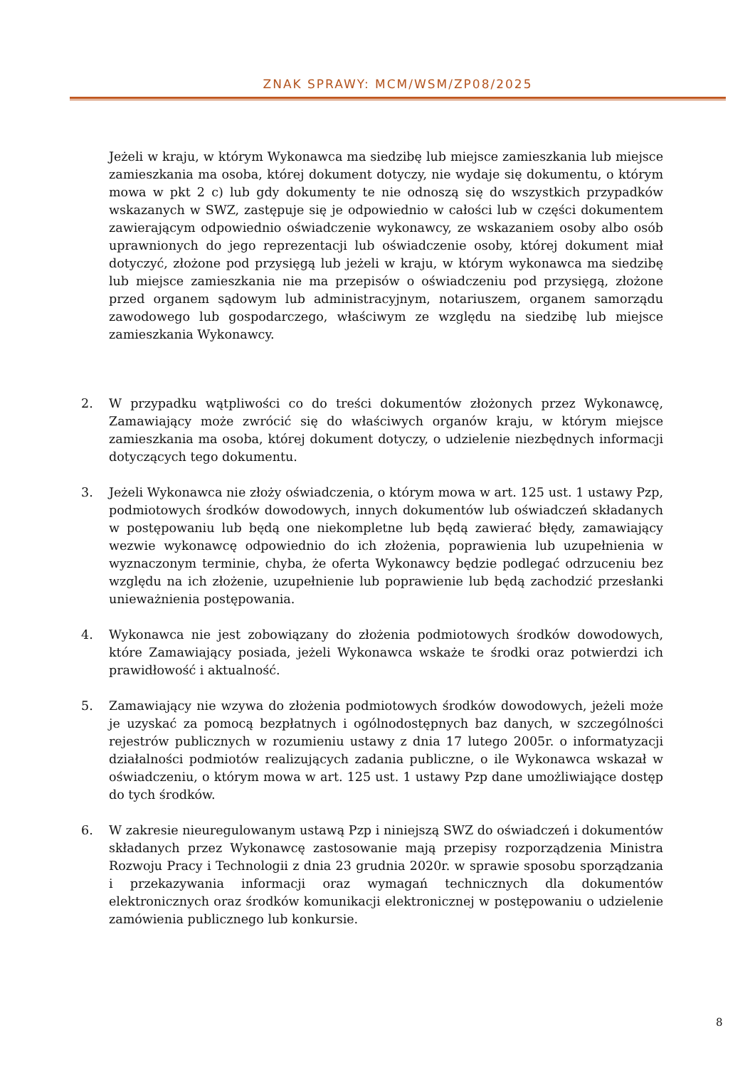ZNAK SPRAWY: MCM/WSM/ZP08/2025
Jeżeli w kraju, w którym Wykonawca ma siedzibę lub miejsce zamieszkania lub miejsce zamieszkania ma osoba, której dokument dotyczy, nie wydaje się dokumentu, o którym mowa w pkt 2 c) lub gdy dokumenty te nie odnoszą się do wszystkich przypadków wskazanych w SWZ, zastępuje się je odpowiednio w całości lub w części dokumentem zawierającym odpowiednio oświadczenie wykonawcy, ze wskazaniem osoby albo osób uprawnionych do jego reprezentacji lub oświadczenie osoby, której dokument miał dotyczyć, złożone pod przysięgą lub jeżeli w kraju, w którym wykonawca ma siedzibę lub miejsce zamieszkania nie ma przepisów o oświadczeniu pod przysięgą, złożone przed organem sądowym lub administracyjnym, notariuszem, organem samorządu zawodowego lub gospodarczego, właściwym ze względu na siedzibę lub miejsce zamieszkania Wykonawcy.
2. W przypadku wątpliwości co do treści dokumentów złożonych przez Wykonawcę, Zamawiający może zwrócić się do właściwych organów kraju, w którym miejsce zamieszkania ma osoba, której dokument dotyczy, o udzielenie niezbędnych informacji dotyczących tego dokumentu.
3. Jeżeli Wykonawca nie złoży oświadczenia, o którym mowa w art. 125 ust. 1 ustawy Pzp, podmiotowych środków dowodowych, innych dokumentów lub oświadczeń składanych w postępowaniu lub będą one niekompletne lub będą zawierać błędy, zamawiający wezwie wykonawcę odpowiednio do ich złożenia, poprawienia lub uzupełnienia w wyznaczonym terminie, chyba, że oferta Wykonawcy będzie podlegać odrzuceniu bez względu na ich złożenie, uzupełnienie lub poprawienie lub będą zachodzić przesłanki unieważnienia postępowania.
4. Wykonawca nie jest zobowiązany do złożenia podmiotowych środków dowodowych, które Zamawiający posiada, jeżeli Wykonawca wskaże te środki oraz potwierdzi ich prawidłowość i aktualność.
5. Zamawiający nie wzywa do złożenia podmiotowych środków dowodowych, jeżeli może je uzyskać za pomocą bezpłatnych i ogólnodostępnych baz danych, w szczególności rejestrów publicznych w rozumieniu ustawy z dnia 17 lutego 2005r. o informatyzacji działalności podmiotów realizujących zadania publiczne, o ile Wykonawca wskazał w oświadczeniu, o którym mowa w art. 125 ust. 1 ustawy Pzp dane umożliwiające dostęp do tych środków.
6. W zakresie nieuregulowanym ustawą Pzp i niniejszą SWZ do oświadczeń i dokumentów składanych przez Wykonawcę zastosowanie mają przepisy rozporządzenia Ministra Rozwoju Pracy i Technologii z dnia 23 grudnia 2020r. w sprawie sposobu sporządzania i przekazywania informacji oraz wymagań technicznych dla dokumentów elektronicznych oraz środków komunikacji elektronicznej w postępowaniu o udzielenie zamówienia publicznego lub konkursie.
8